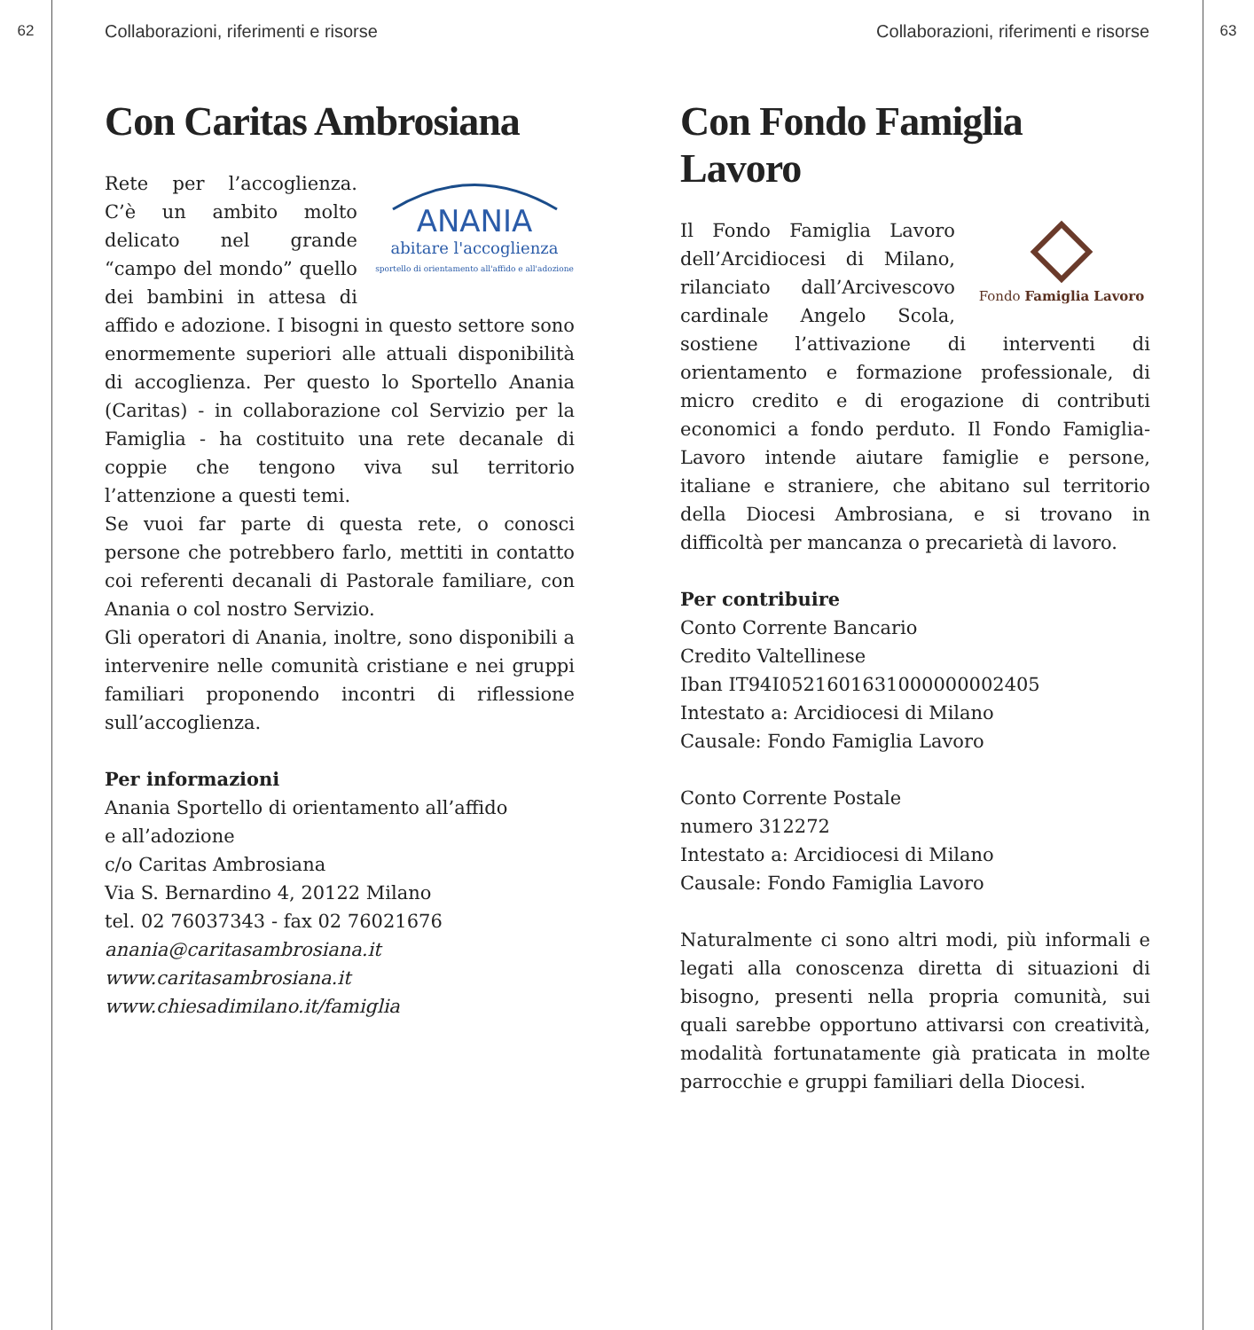62 Collaborazioni, riferimenti e risorse
Con Caritas Ambrosiana
ANANIA
abitare l'accoglienza
sportello di orientamento all'affido e all'adozione
Rete per l’accoglienza. C’è un ambito molto delicato nel grande “campo del mondo” quello dei bambini in attesa di affido e adozione. I bisogni in questo settore sono enormemente superiori alle attuali disponibilità di accoglienza. Per questo lo Sportello Anania (Caritas) - in collaborazione col Servizio per la Famiglia - ha costituito una rete decanale di coppie che tengono viva sul territorio l’attenzione a questi temi.
Se vuoi far parte di questa rete, o conosci persone che potrebbero farlo, mettiti in contatto coi referenti decanali di Pastorale familiare, con Anania o col nostro Servizio.
Gli operatori di Anania, inoltre, sono disponibili a intervenire nelle comunità cristiane e nei gruppi familiari proponendo incontri di riflessione sull’accoglienza.
Per informazioni
Anania Sportello di orientamento all’affido
e all’adozione
c/o Caritas Ambrosiana
Via S. Bernardino 4, 20122 Milano
tel. 02 76037343 - fax 02 76021676
anania@caritasambrosiana.it
www.caritasambrosiana.it
www.chiesadimilano.it/famiglia
Collaborazioni, riferimenti e risorse 63
Con Fondo Famiglia Lavoro
Fondo Famiglia Lavoro
Il Fondo Famiglia Lavoro dell’Arcidiocesi di Milano, rilanciato dall’Arcivescovo cardinale Angelo Scola, sostiene l’attivazione di interventi di orientamento e formazione professionale, di micro credito e di erogazione di contributi economici a fondo perduto. Il Fondo Famiglia-Lavoro intende aiutare famiglie e persone, italiane e straniere, che abitano sul territorio della Diocesi Ambrosiana, e si trovano in difficoltà per mancanza o precarietà di lavoro.
Per contribuire
Conto Corrente Bancario
Credito Valtellinese
Iban IT94I0521601631000000002405
Intestato a: Arcidiocesi di Milano
Causale: Fondo Famiglia Lavoro
Conto Corrente Postale
numero 312272
Intestato a: Arcidiocesi di Milano
Causale: Fondo Famiglia Lavoro
Naturalmente ci sono altri modi, più informali e legati alla conoscenza diretta di situazioni di bisogno, presenti nella propria comunità, sui quali sarebbe opportuno attivarsi con creatività, modalità fortunatamente già praticata in molte parrocchie e gruppi familiari della Diocesi.